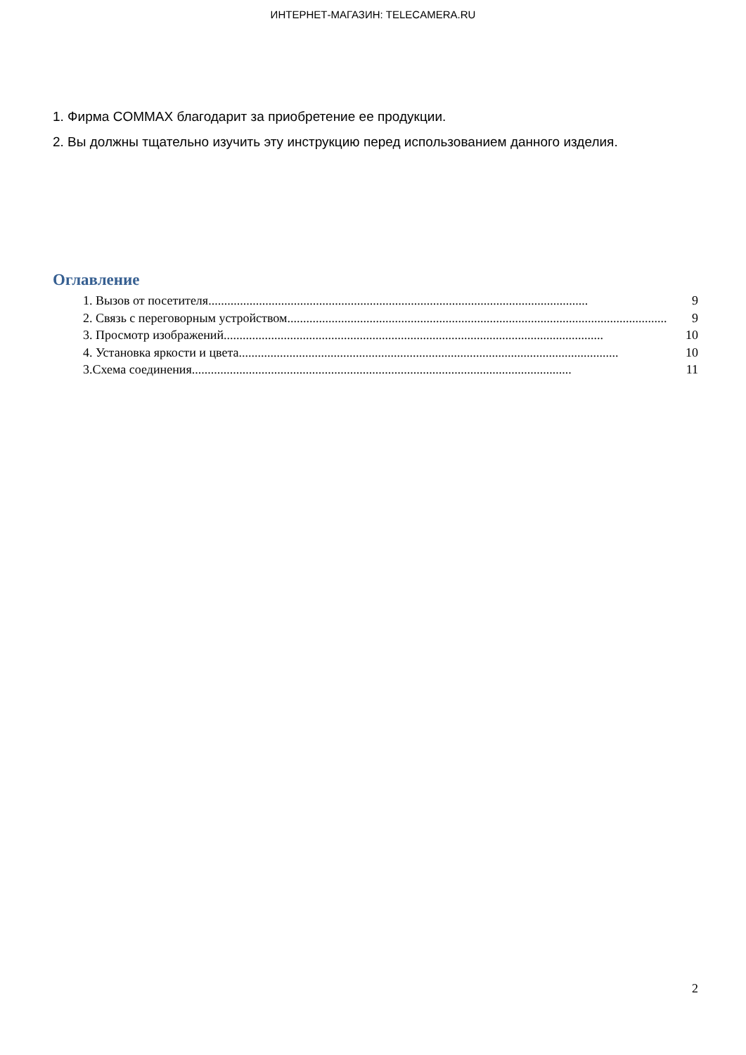ИНТЕРНЕТ-МАГАЗИН: TELECAMERA.RU
1. Фирма COMMAX благодарит за приобретение ее продукции.
2. Вы должны тщательно изучить эту инструкцию перед использованием данного изделия.
Оглавление
1. Вызов от посетителя ........................................................................................................................ 9
2. Связь с переговорным устройством ........................................................................................................................ 9
3. Просмотр изображений........................................................................................................................ 10
4. Установка яркости и цвета........................................................................................................................ 10
3.Схема соединения ........................................................................................................................ 11
2